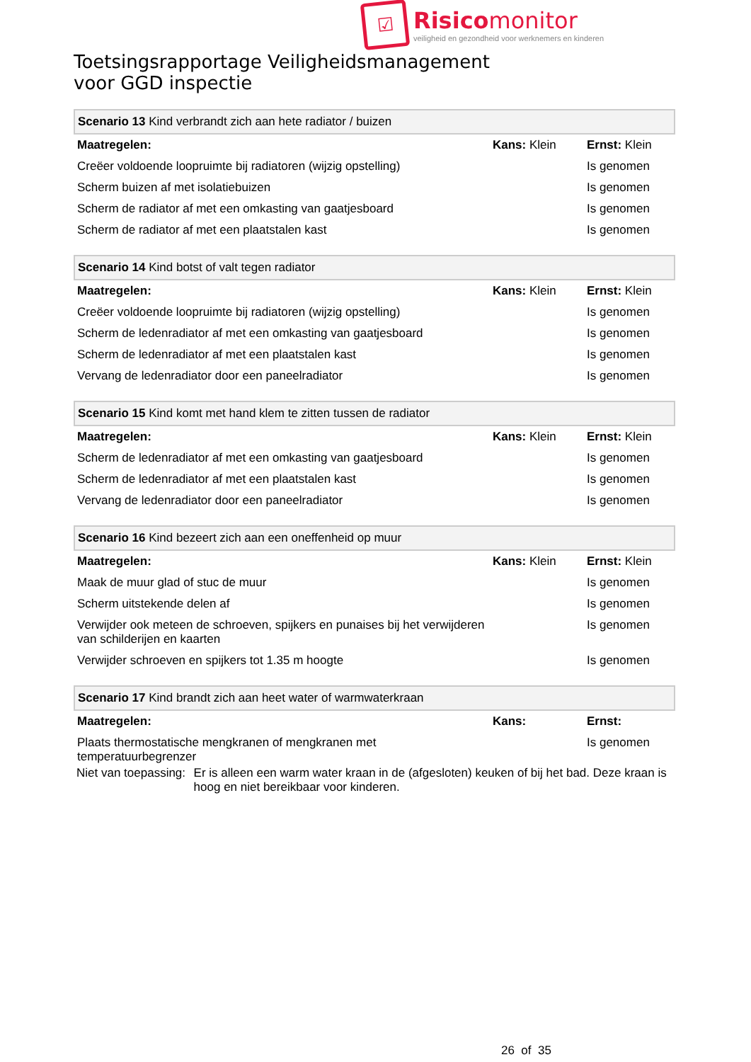☑
Risico monitor
veiligheid en gezondheid voor werknemers en kinderen
Toetsingsrapportage Veiligheidsmanagement
voor GGD inspectie
| Scenario 13 Kind verbrandt zich aan hete radiator / buizen | | |
| Maatregelen: | Kans: Klein | Ernst: Klein |
| Creëer voldoende loopruimte bij radiatoren (wijzig opstelling) | | Is genomen |
| Scherm buizen af met isolatiebuizen | | Is genomen |
| Scherm de radiator af met een omkasting van gaatjesboard | | Is genomen |
| Scherm de radiator af met een plaatstalen kast | | Is genomen |
| Scenario 14 Kind botst of valt tegen radiator | | |
| Maatregelen: | Kans: Klein | Ernst: Klein |
| Creëer voldoende loopruimte bij radiatoren (wijzig opstelling) | | Is genomen |
| Scherm de ledenradiator af met een omkasting van gaatjesboard | | Is genomen |
| Scherm de ledenradiator af met een plaatstalen kast | | Is genomen |
| Vervang de ledenradiator door een paneelradiator | | Is genomen |
| Scenario 15 Kind komt met hand klem te zitten tussen de radiator | | |
| Maatregelen: | Kans: Klein | Ernst: Klein |
| Scherm de ledenradiator af met een omkasting van gaatjesboard | | Is genomen |
| Scherm de ledenradiator af met een plaatstalen kast | | Is genomen |
| Vervang de ledenradiator door een paneelradiator | | Is genomen |
| Scenario 16 Kind bezeert zich aan een oneffenheid op muur | | |
| Maatregelen: | Kans: Klein | Ernst: Klein |
| Maak de muur glad of stuc de muur | | Is genomen |
| Scherm uitstekende delen af | | Is genomen |
| Verwijder ook meteen de schroeven, spijkers en punaises bij het verwijderen van schilderijen en kaarten | | Is genomen |
| Verwijder schroeven en spijkers tot 1.35 m hoogte | | Is genomen |
| Scenario 17 Kind brandt zich aan heet water of warmwaterkraan | | |
| Maatregelen: | Kans: | Ernst: |
| Plaats thermostatische mengkranen of mengkranen met temperatuurbegrenzer | | Is genomen |
Niet van toepassing: Er is alleen een warm water kraan in de (afgesloten) keuken of bij het bad. Deze kraan is hoog en niet bereikbaar voor kinderen.
26 of 35